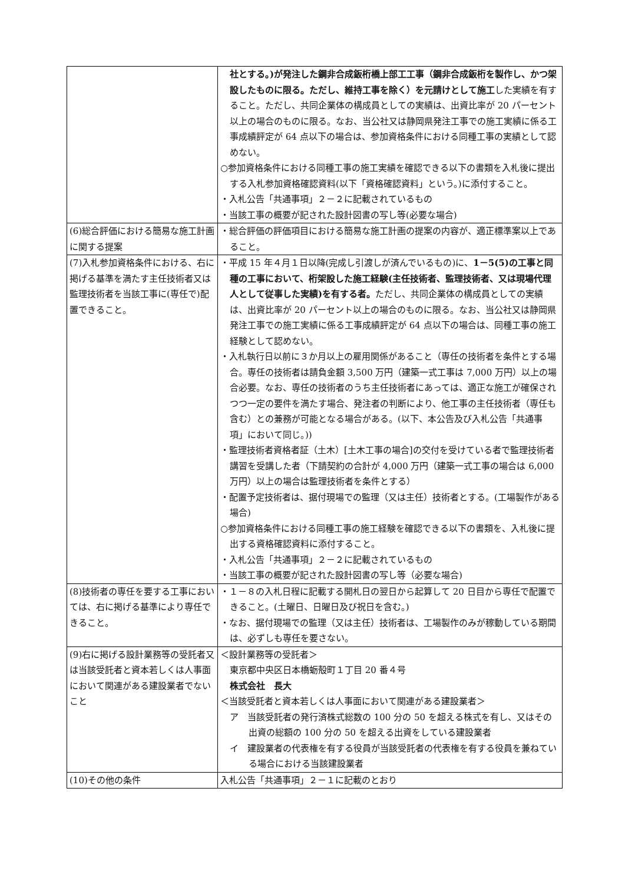| | 社とする。)が発注した鋼非合成鈑桁橋上部工工事（鋼非合成鈑桁を製作し、かつ架設したものに限る。ただし、維持工事を除く）を元請けとして施工 した実績を有すること。ただし、共同企業体の構成員としての実績は、出資比率が 20 パーセント以上の場合のものに限る。なお、当公社又は静岡県発注工事での施工実績に係る工事成績評定が 64 点以下の場合は、参加資格条件における同種工事の実績として認めない。 ○参加資格条件における同種工事の施工実績を確認できる以下の書類を入札後に提出する入札参加資格確認資料(以下「資格確認資料」という。)に添付すること。 ・入札公告「共通事項」２－２に記載されているもの ・当該工事の概要が記された設計図書の写し等(必要な場合) |
| (6)総合評価における簡易な施工計画に関する提案 | ・総合評価の評価項目における簡易な施工計画の提案の内容が、適正標準案以上であること。 |
| (7)入札参加資格条件における、右に掲げる基準を満たす主任技術者又は監理技術者を当該工事に(専任で)配置できること。 | ・平成 15 年４月１日以降(完成し引渡しが済んでいるもの)に、 1－5(5)の工事と同種の工事において、桁架設した施工経験(主任技術者、監理技術者、又は現場代理人として従事した実績)を有する者。 ただし、共同企業体の構成員としての実績は、出資比率が 20 パーセント以上の場合のものに限る。なお、当公社又は静岡県発注工事での施工実績に係る工事成績評定が 64 点以下の場合は、同種工事の施工経験として認めない。 ・入札執行日以前に３か月以上の雇用関係があること（専任の技術者を条件とする場合。専任の技術者は請負金額 3,500 万円（建築一式工事は 7,000 万円）以上の場合必要。なお、専任の技術者のうち主任技術者にあっては、適正な施工が確保されつつ一定の要件を満たす場合、発注者の判断により、他工事の主任技術者（専任も含む）との兼務が可能となる場合がある。(以下、本公告及び入札公告「共通事項」において同じ。)) ・監理技術者資格者証（土木）[土木工事の場合]の交付を受けている者で監理技術者講習を受講した者（下請契約の合計が 4,000 万円（建築一式工事の場合は 6,000 万円）以上の場合は監理技術者を条件とする） ・配置予定技術者は、据付現場での監理（又は主任）技術者とする。(工場製作がある場合) ○参加資格条件における同種工事の施工経験を確認できる以下の書類を、入札後に提出する資格確認資料に添付すること。 ・入札公告「共通事項」２－２に記載されているもの ・当該工事の概要が記された設計図書の写し等（必要な場合) |
| (8)技術者の専任を要する工事においては、右に掲げる基準により専任できること。 | ・１－８の入札日程に記載する開札日の翌日から起算して 20 日目から専任で配置できること。(土曜日、日曜日及び祝日を含む。) ・なお、据付現場での監理（又は主任）技術者は、工場製作のみが稼動している期間は、必ずしも専任を要さない。 |
| (9)右に掲げる設計業務等の受託者又は当該受託者と資本若しくは人事面において関連がある建設業者でないこと | ＜設計業務等の受託者＞ 東京都中央区日本橋蛎殻町１丁目 20 番４号 株式会社 長大 ＜当該受託者と資本若しくは人事面において関連がある建設業者＞ ア 当該受託者の発行済株式総数の 100 分の 50 を超える株式を有し、又はその出資の総額の 100 分の 50 を超える出資をしている建設業者 イ 建設業者の代表権を有する役員が当該受託者の代表権を有する役員を兼ねている場合における当該建設業者 |
| (10)その他の条件 | 入札公告「共通事項」２－１に記載のとおり |